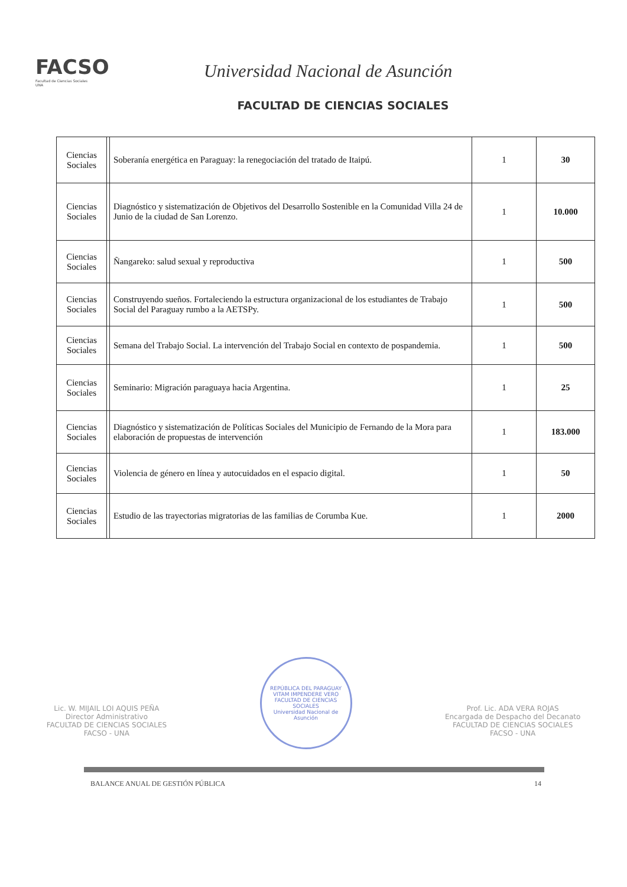FACSO
Facultad de Ciencias Sociales
UNA
Universidad Nacional de Asunción
FACULTAD DE CIENCIAS SOCIALES
| Ciencias Sociales | | Soberanía energética en Paraguay: la renegociación del tratado de Itaipú. | 1 | 30 |
| Ciencias Sociales | | Diagnóstico y sistematización de Objetivos del Desarrollo Sostenible en la Comunidad Villa 24 de Junio de la ciudad de San Lorenzo. | 1 | 10.000 |
| Ciencias Sociales | | Ñangareko: salud sexual y reproductiva | 1 | 500 |
| Ciencias Sociales | | Construyendo sueños. Fortaleciendo la estructura organizacional de los estudiantes de Trabajo Social del Paraguay rumbo a la AETSPy. | 1 | 500 |
| Ciencias Sociales | | Semana del Trabajo Social. La intervención del Trabajo Social en contexto de pospandemia. | 1 | 500 |
| Ciencias Sociales | | Seminario: Migración paraguaya hacia Argentina. | 1 | 25 |
| Ciencias Sociales | | Diagnóstico y sistematización de Políticas Sociales del Municipio de Fernando de la Mora para elaboración de propuestas de intervención | 1 | 183.000 |
| Ciencias Sociales | | Violencia de género en línea y autocuidados en el espacio digital. | 1 | 50 |
| Ciencias Sociales | | Estudio de las trayectorias migratorias de las familias de Corumba Kue. | 1 | 2000 |
Lic. W. MIJAIL LOI AQUIS PEÑA
Director Administrativo
FACULTAD DE CIENCIAS SOCIALES
FACSO - UNA
REPÚBLICA DEL PARAGUAY
VITAM IMPENDERE VERO
FACULTAD DE CIENCIAS SOCIALES
Universidad Nacional de Asunción
Prof. Lic. ADA VERA ROJAS
Encargada de Despacho del Decanato
FACULTAD DE CIENCIAS SOCIALES
FACSO - UNA
BALANCE ANUAL DE GESTIÓN PÚBLICA 14